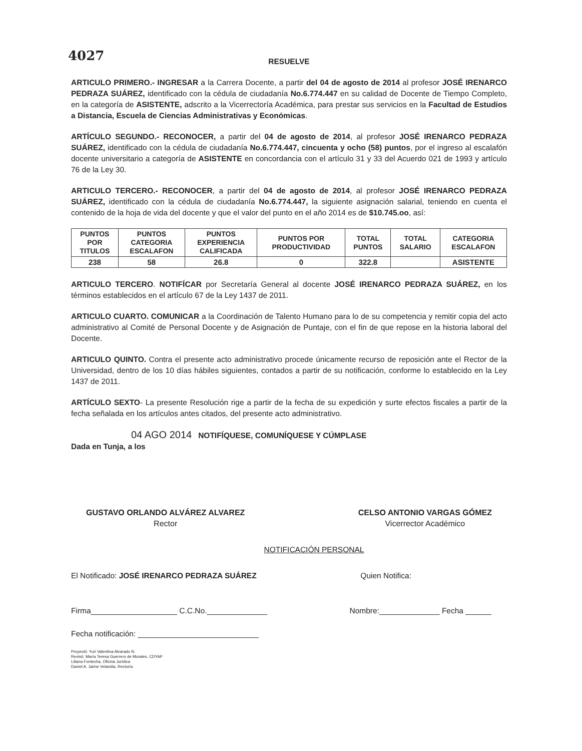4027
RESUELVE
ARTICULO PRIMERO.- INGRESAR a la Carrera Docente, a partir del 04 de agosto de 2014 al profesor JOSÉ IRENARCO PEDRAZA SUÁREZ, identificado con la cédula de ciudadanía No.6.774.447 en su calidad de Docente de Tiempo Completo, en la categoría de ASISTENTE, adscrito a la Vicerrectoría Académica, para prestar sus servicios en la Facultad de Estudios a Distancia, Escuela de Ciencias Administrativas y Económicas.
ARTÍCULO SEGUNDO.- RECONOCER, a partir del 04 de agosto de 2014, al profesor JOSÉ IRENARCO PEDRAZA SUÁREZ, identificado con la cédula de ciudadanía No.6.774.447, cincuenta y ocho (58) puntos, por el ingreso al escalafón docente universitario a categoría de ASISTENTE en concordancia con el artículo 31 y 33 del Acuerdo 021 de 1993 y artículo 76 de la Ley 30.
ARTICULO TERCERO.- RECONOCER, a partir del 04 de agosto de 2014, al profesor JOSÉ IRENARCO PEDRAZA SUÁREZ, identificado con la cédula de ciudadanía No.6.774.447, la siguiente asignación salarial, teniendo en cuenta el contenido de la hoja de vida del docente y que el valor del punto en el año 2014 es de $10.745.oo, así:
| PUNTOS POR TITULOS | PUNTOS CATEGORIA ESCALAFON | PUNTOS EXPERIENCIA CALIFICADA | PUNTOS POR PRODUCTIVIDAD | TOTAL PUNTOS | TOTAL SALARIO | CATEGORIA ESCALAFON |
| --- | --- | --- | --- | --- | --- | --- |
| 238 | 58 | 26.8 | 0 | 322.8 | | ASISTENTE |
ARTICULO TERCERO. NOTIFÍCAR por Secretaría General al docente JOSÉ IRENARCO PEDRAZA SUÁREZ, en los términos establecidos en el artículo 67 de la Ley 1437 de 2011.
ARTICULO CUARTO. COMUNICAR a la Coordinación de Talento Humano para lo de su competencia y remitir copia del acto administrativo al Comité de Personal Docente y de Asignación de Puntaje, con el fin de que repose en la historia laboral del Docente.
ARTICULO QUINTO. Contra el presente acto administrativo procede únicamente recurso de reposición ante el Rector de la Universidad, dentro de los 10 días hábiles siguientes, contados a partir de su notificación, conforme lo establecido en la Ley 1437 de 2011.
ARTÍCULO SEXTO- La presente Resolución rige a partir de la fecha de su expedición y surte efectos fiscales a partir de la fecha señalada en los artículos antes citados, del presente acto administrativo.
04 AGO 2014 NOTIFÍQUESE, COMUNÍQUESE Y CÚMPLASE
Dada en Tunja, a los
GUSTAVO ORLANDO ALVÁREZ ALVAREZ
Rector
CELSO ANTONIO VARGAS GÓMEZ
Vicerrector Académico
NOTIFICACIÓN PERSONAL
El Notificado: JOSÉ IRENARCO PEDRAZA SUÁREZ Quien Notifica:
Firma____________________ C.C.No.______________ Nombre:______________ Fecha ______
Fecha notificación: ____________________________
Proyectó: Yuri Valentina Alvarado N.
Revisó: María Teresa Guerrero de Morales, CDYAP
Liliana Fontecha, Oficina Jurídica
Daniel A. Jaime Velandia, Rectoría